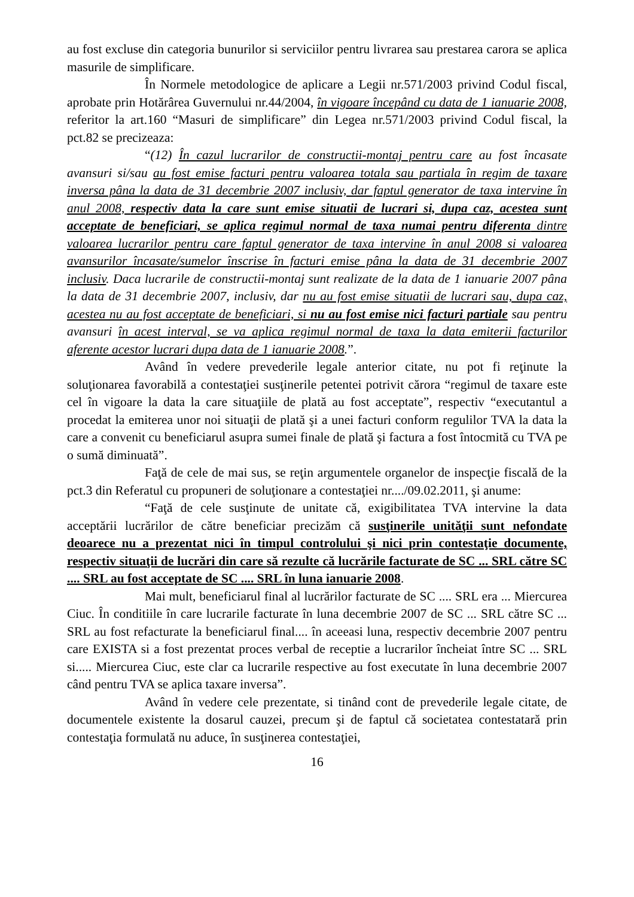au fost excluse din categoria bunurilor si serviciilor pentru livrarea sau prestarea carora se aplica masurile de simplificare.
În Normele metodologice de aplicare a Legii nr.571/2003 privind Codul fiscal, aprobate prin Hotărârea Guvernului nr.44/2004, în vigoare începând cu data de 1 ianuarie 2008, referitor la art.160 “Masuri de simplificare” din Legea nr.571/2003 privind Codul fiscal, la pct.82 se precizeaza:
“(12) În cazul lucrarilor de constructii-montaj pentru care au fost încasate avansuri si/sau au fost emise facturi pentru valoarea totala sau partiala în regim de taxare inversa pâna la data de 31 decembrie 2007 inclusiv, dar faptul generator de taxa intervine în anul 2008, respectiv data la care sunt emise situatii de lucrari si, dupa caz, acestea sunt acceptate de beneficiari, se aplica regimul normal de taxa numai pentru diferenta dintre valoarea lucrarilor pentru care faptul generator de taxa intervine în anul 2008 si valoarea avansurilor încasate/sumelor înscrise în facturi emise pâna la data de 31 decembrie 2007 inclusiv. Daca lucrarile de constructii-montaj sunt realizate de la data de 1 ianuarie 2007 pâna la data de 31 decembrie 2007, inclusiv, dar nu au fost emise situatii de lucrari sau, dupa caz, acestea nu au fost acceptate de beneficiari, si nu au fost emise nici facturi partiale sau pentru avansuri în acest interval, se va aplica regimul normal de taxa la data emiterii facturilor aferente acestor lucrari dupa data de 1 ianuarie 2008.”.
Având în vedere prevederile legale anterior citate, nu pot fi reţinute la soluţionarea favorabilă a contestaţiei susţinerile petentei potrivit cărora “regimul de taxare este cel în vigoare la data la care situaţiile de plată au fost acceptate”, respectiv “executantul a procedat la emiterea unor noi situaţii de plată şi a unei facturi conform regulilor TVA la data la care a convenit cu beneficiarul asupra sumei finale de plată şi factura a fost întocmită cu TVA pe o sumă diminuată”.
Faţă de cele de mai sus, se reţin argumentele organelor de inspecţie fiscală de la pct.3 din Referatul cu propuneri de soluţionare a contestaţiei nr..../09.02.2011, şi anume:
“Faţă de cele susţinute de unitate că, exigibilitatea TVA intervine la data acceptării lucrărilor de către beneficiar precizăm că susţinerile unităţii sunt nefondate deoarece nu a prezentat nici în timpul controlului şi nici prin contestaţie documente, respectiv situaţii de lucrări din care să rezulte că lucrările facturate de SC ... SRL către SC .... SRL au fost acceptate de SC .... SRL în luna ianuarie 2008.
Mai mult, beneficiarul final al lucrărilor facturate de SC .... SRL era ... Miercurea Ciuc. În conditiile în care lucrarile facturate în luna decembrie 2007 de SC ... SRL către SC ... SRL au fost refacturate la beneficiarul final.... în aceeasi luna, respectiv decembrie 2007 pentru care EXISTA si a fost prezentat proces verbal de receptie a lucrarilor încheiat între SC ... SRL si..... Miercurea Ciuc, este clar ca lucrarile respective au fost executate în luna decembrie 2007 când pentru TVA se aplica taxare inversa”.
Având în vedere cele prezentate, si tinând cont de prevederile legale citate, de documentele existente la dosarul cauzei, precum şi de faptul că societatea contestatară prin contestaţia formulată nu aduce, în susţinerea contestaţiei,
16